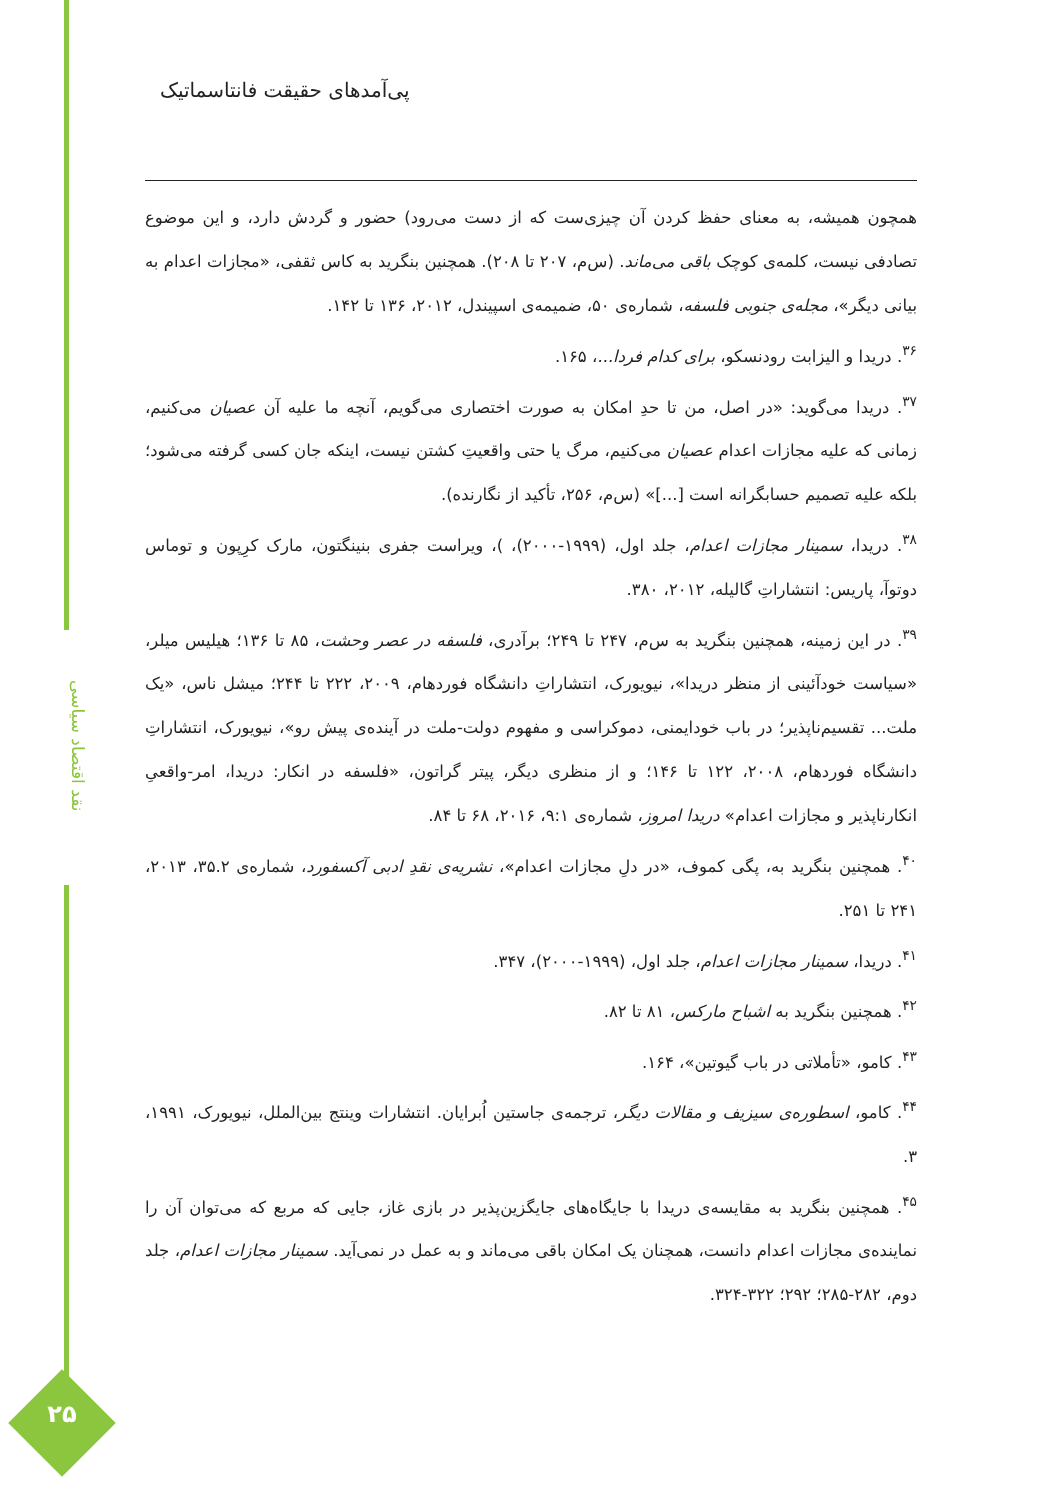نقد اقتصاد سیاسی
۲۵
پی‌آمدهای حقیقت فانتاسماتیک
همچون همیشه، به معنای حفظ کردن آن چیزی‌ست که از دست می‌رود) حضور و گردش دارد، و این موضوع تصادفی نیست، کلمه‌ی کوچک باقی می‌ماند. (س‌م، ۲۰۷ تا ۲۰۸). همچنین بنگرید به کاس ثقفی، «مجازات اعدام به بیانی دیگر»، مجله‌ی جنوبی فلسفه، شماره‌ی ۵۰، ضمیمه‌ی اسپیندل، ۲۰۱۲، ۱۳۶ تا ۱۴۲.
<sup>۳۶</sup>. دریدا و الیزابت رودنسکو، برای کدام فردا...، ۱۶۵.
<sup>۳۷</sup>. دریدا می‌گوید: «در اصل، من تا حدِ امکان به صورت اختصاری می‌گویم، آنچه ما علیه آن عصیان می‌کنیم، زمانی که علیه مجازات اعدام عصیان می‌کنیم، مرگ یا حتی واقعیتِ کشتن نیست، اینکه جان کسی گرفته می‌شود؛ بلکه علیه تصمیم حسابگرانه است [...]» (س‌م، ۲۵۶، تأکید از نگارنده).
<sup>۳۸</sup>. دریدا، سمینار مجازات اعدام، جلد اول، (۱۹۹۹-۲۰۰۰)، )، ویراست جفری بنینگتون، مارک کرِپون و توماس دوتوآ، پاریس: انتشاراتِ گالیله، ۲۰۱۲، ۳۸۰.
<sup>۳۹</sup>. در این زمینه، همچنین بنگرید به س‌م، ۲۴۷ تا ۲۴۹؛ برآدری، فلسفه در عصر وحشت، ۸۵ تا ۱۳۶؛ هیلیس میلر، «سیاست خودآئینی از منظر دریدا»، نیویورک، انتشاراتِ دانشگاه فوردهام، ۲۰۰۹، ۲۲۲ تا ۲۴۴؛ میشل ناس، «یک ملت... تقسیم‌ناپذیر؛ در باب خودایمنی، دموکراسی و مفهوم دولت-ملت در آینده‌ی پیش رو»، نیویورک، انتشاراتِ دانشگاه فوردهام، ۲۰۰۸، ۱۲۲ تا ۱۴۶؛ و از منظری دیگر، پیتر گراتون، «فلسفه در انکار: دریدا، امر-واقعیِ انکارناپذیر و مجازات اعدام» دریدا امروز، شماره‌ی ۹:۱، ۲۰۱۶، ۶۸ تا ۸۴.
<sup>۴۰</sup>. همچنین بنگرید به، پگی کموف، «در دلِ مجازات اعدام»، نشریه‌ی نقدِ ادبی آکسفورد، شماره‌ی ۳۵.۲، ۲۰۱۳، ۲۴۱ تا ۲۵۱.
<sup>۴۱</sup>. دریدا، سمینار مجازات اعدام، جلد اول، (۱۹۹۹-۲۰۰۰)، ۳۴۷.
<sup>۴۲</sup>. همچنین بنگرید به اشباح مارکس، ۸۱ تا ۸۲.
<sup>۴۳</sup>. کامو، «تأملاتی در باب گیوتین»، ۱۶۴.
<sup>۴۴</sup>. کامو، اسطوره‌ی سیزیف و مقالات دیگر، ترجمه‌ی جاستین اُبرایان. انتشارات وینتج بین‌الملل، نیویورک، ۱۹۹۱، ۳.
<sup>۴۵</sup>. همچنین بنگرید به مقایسه‌ی دریدا با جایگاه‌های جایگزین‌پذیر در بازی غاز، جایی که مربع که می‌توان آن را نماینده‌ی مجازات اعدام دانست، همچنان یک امکان باقی می‌ماند و به عمل در نمی‌آید. سمینار مجازات اعدام، جلد دوم، ۲۸۲-۲۸۵؛ ۲۹۲؛ ۳۲۲-۳۲۴.